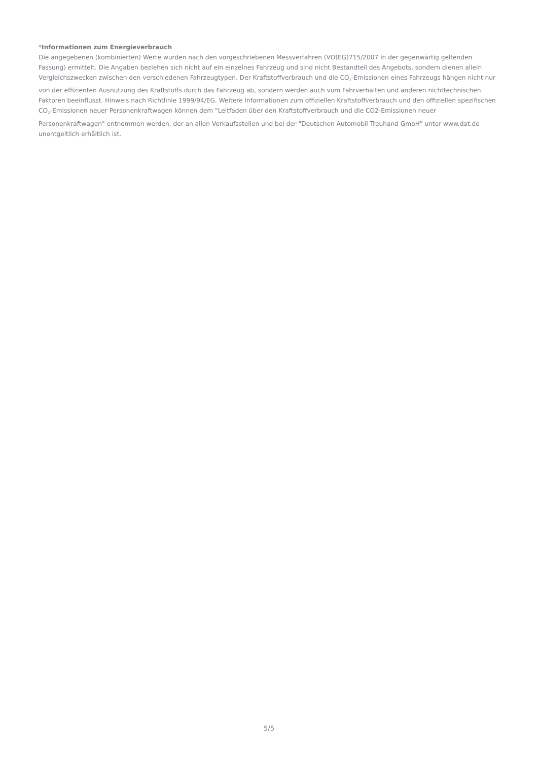*Informationen zum Energieverbrauch
Die angegebenen (kombinierten) Werte wurden nach den vorgeschriebenen Messverfahren (VO(EG)715/2007 in der gegenwärtig geltenden Fassung) ermittelt. Die Angaben beziehen sich nicht auf ein einzelnes Fahrzeug und sind nicht Bestandteil des Angebots, sondern dienen allein Vergleichszwecken zwischen den verschiedenen Fahrzeugtypen. Der Kraftstoffverbrauch und die CO<sub>2</sub>-Emissionen eines Fahrzeugs hängen nicht nur von der effizienten Ausnutzung des Kraftstoffs durch das Fahrzeug ab, sondern werden auch vom Fahrverhalten und anderen nichttechnischen Faktoren beeinflusst. Hinweis nach Richtlinie 1999/94/EG. Weitere Informationen zum offiziellen Kraftstoffverbrauch und den offiziellen spezifischen CO<sub>2</sub>-Emissionen neuer Personenkraftwagen können dem "Leitfaden über den Kraftstoffverbrauch und die CO2-Emissionen neuer Personenkraftwagen" entnommen werden, der an allen Verkaufsstellen und bei der "Deutschen Automobil Treuhand GmbH" unter www.dat.de unentgeltlich erhältlich ist.
5/5